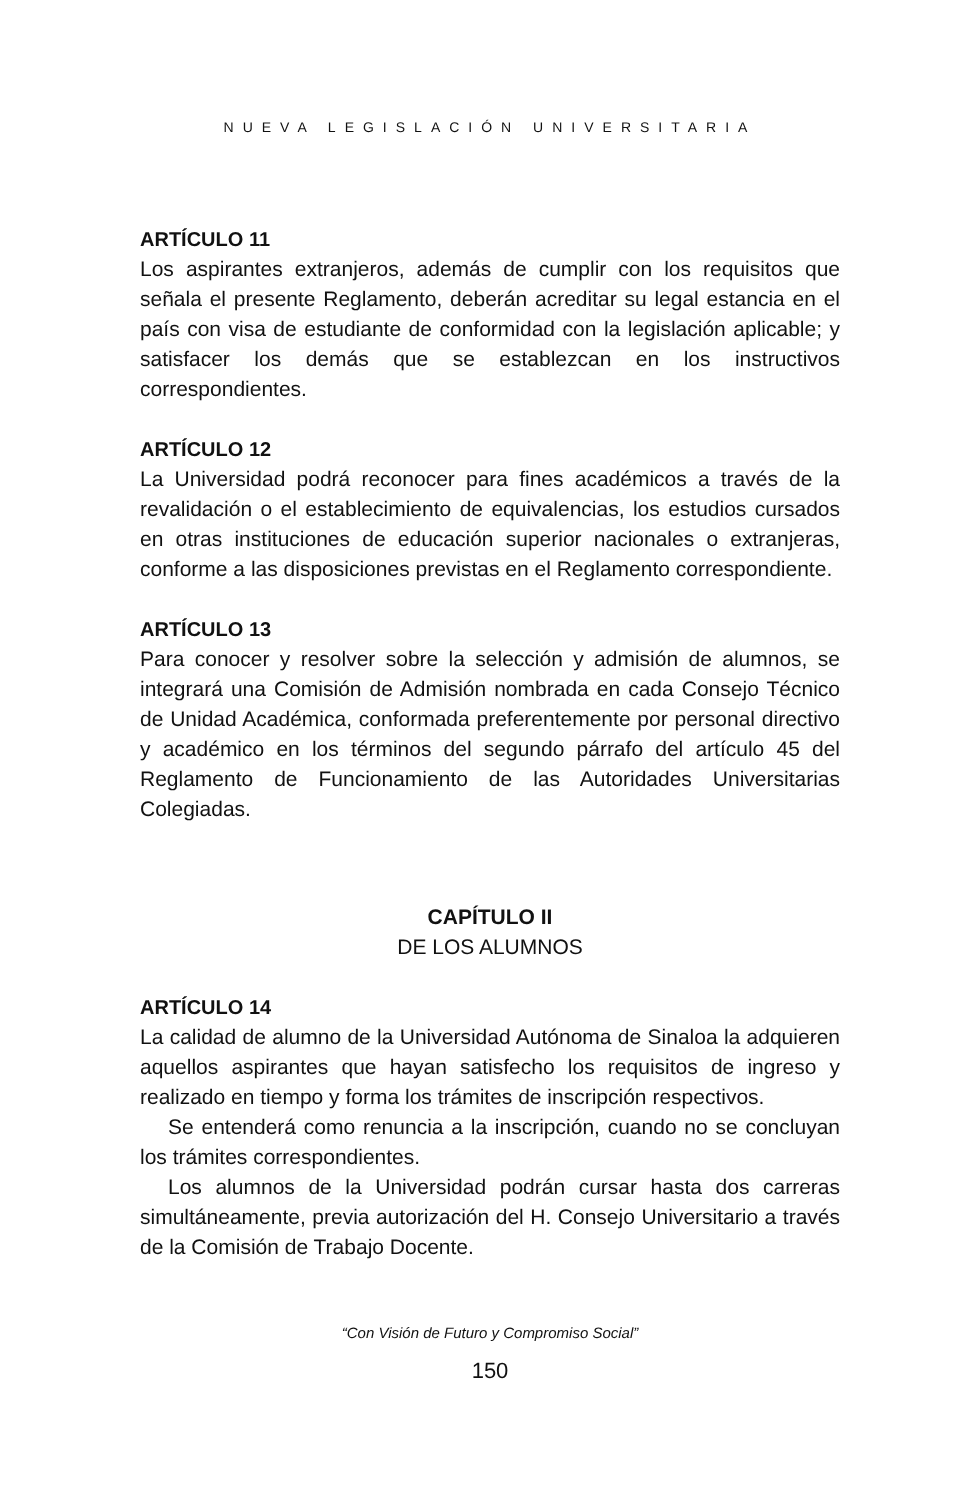NUEVA LEGISLACIÓN UNIVERSITARIA
ARTÍCULO 11
Los aspirantes extranjeros, además de cumplir con los requisitos que señala el presente Reglamento, deberán acreditar su legal estancia en el país con visa de estudiante de conformidad con la legislación aplicable; y satisfacer los demás que se establezcan en los instructivos correspondientes.
ARTÍCULO 12
La Universidad podrá reconocer para fines académicos a través de la revalidación o el establecimiento de equivalencias, los estudios cursados en otras instituciones de educación superior nacionales o extranjeras, conforme a las disposiciones previstas en el Reglamento correspondiente.
ARTÍCULO 13
Para conocer y resolver sobre la selección y admisión de alumnos, se integrará una Comisión de Admisión nombrada en cada Consejo Técnico de Unidad Académica, conformada preferentemente por personal directivo y académico en los términos del segundo párrafo del artículo 45 del Reglamento de Funcionamiento de las Autoridades Universitarias Colegiadas.
CAPÍTULO II
DE LOS ALUMNOS
ARTÍCULO 14
La calidad de alumno de la Universidad Autónoma de Sinaloa la adquieren aquellos aspirantes que hayan satisfecho los requisitos de ingreso y realizado en tiempo y forma los trámites de inscripción respectivos.
Se entenderá como renuncia a la inscripción, cuando no se concluyan los trámites correspondientes.
Los alumnos de la Universidad podrán cursar hasta dos carreras simultáneamente, previa autorización del H. Consejo Universitario a través de la Comisión de Trabajo Docente.
“Con Visión de Futuro y Compromiso Social”
150